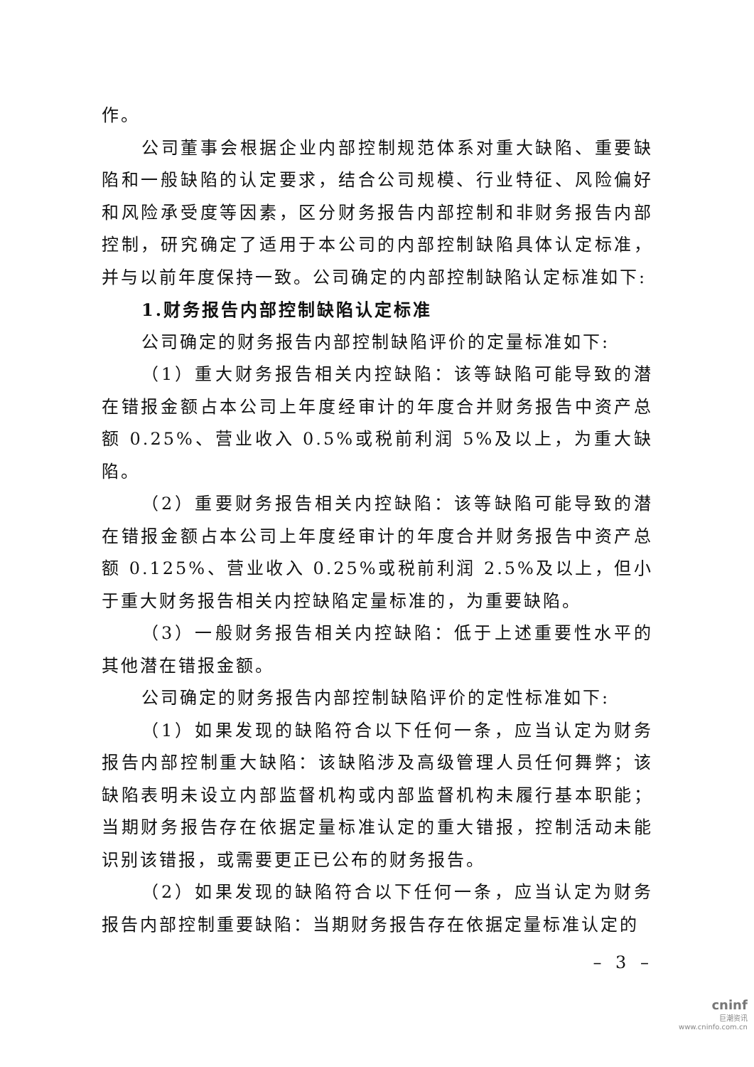作。
公司董事会根据企业内部控制规范体系对重大缺陷、重要缺陷和一般缺陷的认定要求，结合公司规模、行业特征、风险偏好和风险承受度等因素，区分财务报告内部控制和非财务报告内部控制，研究确定了适用于本公司的内部控制缺陷具体认定标准，并与以前年度保持一致。公司确定的内部控制缺陷认定标准如下:
1.财务报告内部控制缺陷认定标准
公司确定的财务报告内部控制缺陷评价的定量标准如下:
（1）重大财务报告相关内控缺陷：该等缺陷可能导致的潜在错报金额占本公司上年度经审计的年度合并财务报告中资产总额 0.25%、营业收入 0.5%或税前利润 5%及以上，为重大缺陷。
（2）重要财务报告相关内控缺陷：该等缺陷可能导致的潜在错报金额占本公司上年度经审计的年度合并财务报告中资产总额 0.125%、营业收入 0.25%或税前利润 2.5%及以上，但小于重大财务报告相关内控缺陷定量标准的，为重要缺陷。
（3）一般财务报告相关内控缺陷：低于上述重要性水平的其他潜在错报金额。
公司确定的财务报告内部控制缺陷评价的定性标准如下:
（1）如果发现的缺陷符合以下任何一条，应当认定为财务报告内部控制重大缺陷：该缺陷涉及高级管理人员任何舞弊；该缺陷表明未设立内部监督机构或内部监督机构未履行基本职能；当期财务报告存在依据定量标准认定的重大错报，控制活动未能识别该错报，或需要更正已公布的财务报告。
（2）如果发现的缺陷符合以下任何一条，应当认定为财务报告内部控制重要缺陷：当期财务报告存在依据定量标准认定的
– 3 –
cninf
巨潮资讯
www.cninfo.com.cn